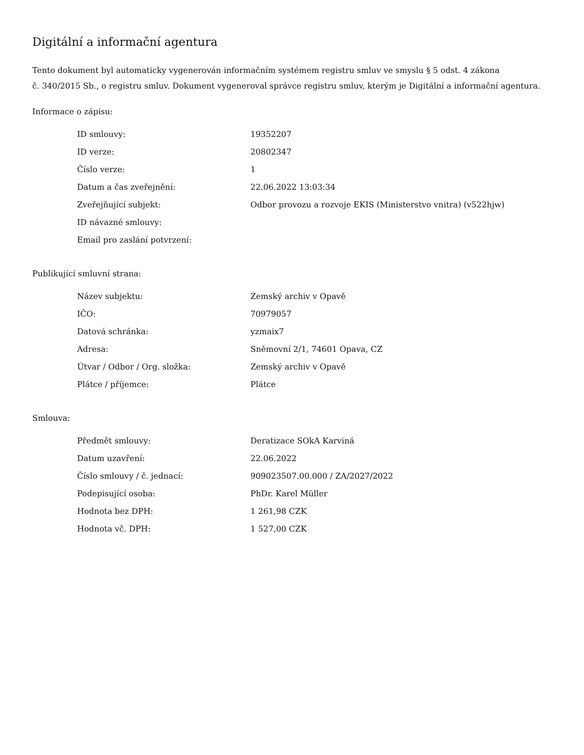Digitální a informační agentura
Tento dokument byl automaticky vygenerován informačním systémem registru smluv ve smyslu § 5 odst. 4 zákona
č. 340/2015 Sb., o registru smluv. Dokument vygeneroval správce registru smluv, kterým je Digitální a informační agentura.
Informace o zápisu:
| ID smlouvy: | 19352207 |
| ID verze: | 20802347 |
| Číslo verze: | 1 |
| Datum a čas zveřejnění: | 22.06.2022 13:03:34 |
| Zveřejňující subjekt: | Odbor provozu a rozvoje EKIS (Ministerstvo vnitra) (v522hjw) |
| ID návazné smlouvy: | |
| Email pro zaslání potvrzení: | |
Publikující smluvní strana:
| Název subjektu: | Zemský archiv v Opavě |
| IČO: | 70979057 |
| Datová schránka: | yzmaix7 |
| Adresa: | Sněmovní 2/1, 74601 Opava, CZ |
| Útvar / Odbor / Org. složka: | Zemský archiv v Opavě |
| Plátce / příjemce: | Plátce |
Smlouva:
| Předmět smlouvy: | Deratizace SOkA Karviná |
| Datum uzavření: | 22.06.2022 |
| Číslo smlouvy / č. jednací: | 909023507.00.000 / ZA/2027/2022 |
| Podepisující osoba: | PhDr. Karel Müller |
| Hodnota bez DPH: | 1 261,98 CZK |
| Hodnota vč. DPH: | 1 527,00 CZK |